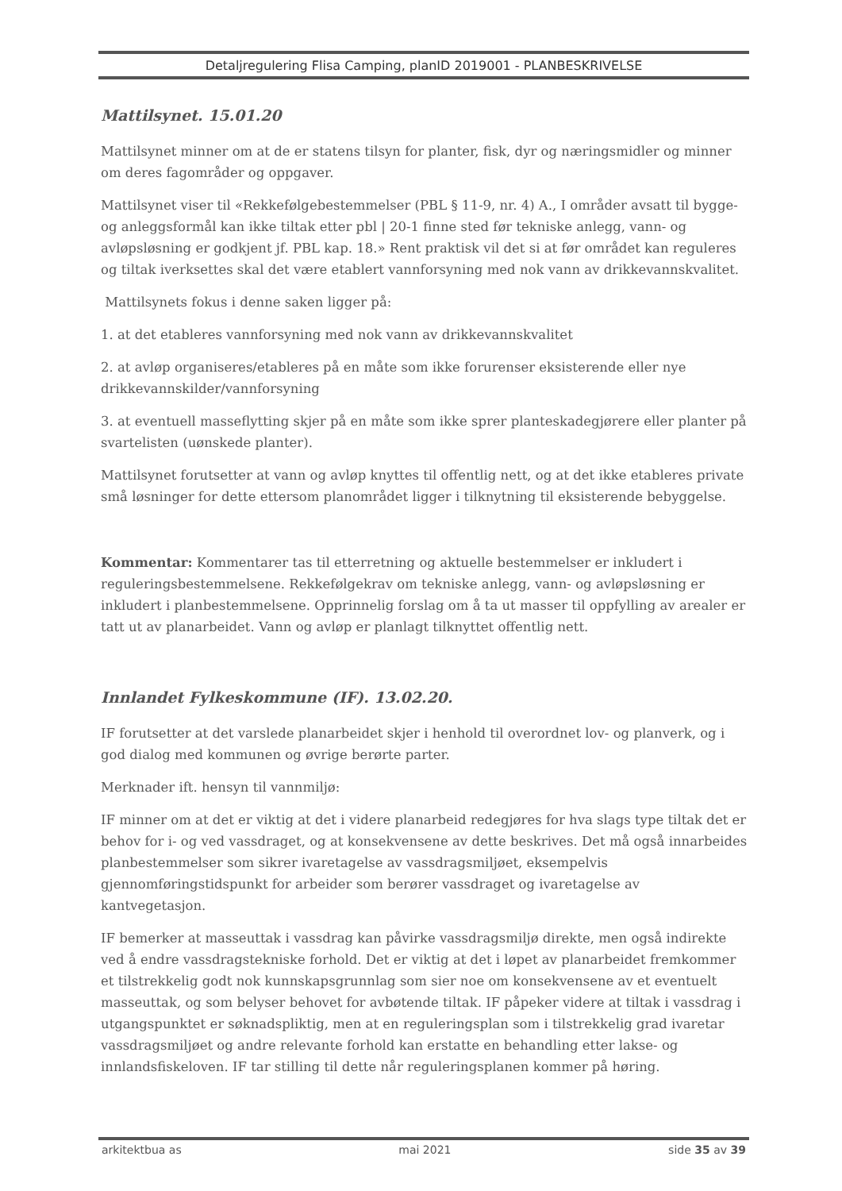Detaljregulering Flisa Camping, planID 2019001 - PLANBESKRIVELSE
Mattilsynet. 15.01.20
Mattilsynet minner om at de er statens tilsyn for planter, fisk, dyr og næringsmidler og minner om deres fagområder og oppgaver.
Mattilsynet viser til «Rekkefølgebestemmelser (PBL § 11-9, nr. 4) A., I områder avsatt til bygge- og anleggsformål kan ikke tiltak etter pbl | 20-1 finne sted før tekniske anlegg, vann- og avløpsløsning er godkjent jf. PBL kap. 18.» Rent praktisk vil det si at før området kan reguleres og tiltak iverksettes skal det være etablert vannforsyning med nok vann av drikkevannskvalitet.
Mattilsynets fokus i denne saken ligger på:
1. at det etableres vannforsyning med nok vann av drikkevannskvalitet
2. at avløp organiseres/etableres på en måte som ikke forurenser eksisterende eller nye drikkevannskilder/vannforsyning
3. at eventuell masseflytting skjer på en måte som ikke sprer planteskadegjørere eller planter på svartelisten (uønskede planter).
Mattilsynet forutsetter at vann og avløp knyttes til offentlig nett, og at det ikke etableres private små løsninger for dette ettersom planområdet ligger i tilknytning til eksisterende bebyggelse.
Kommentar: Kommentarer tas til etterretning og aktuelle bestemmelser er inkludert i reguleringsbestemmelsene. Rekkefølgekrav om tekniske anlegg, vann- og avløpsløsning er inkludert i planbestemmelsene. Opprinnelig forslag om å ta ut masser til oppfylling av arealer er tatt ut av planarbeidet. Vann og avløp er planlagt tilknyttet offentlig nett.
Innlandet Fylkeskommune (IF). 13.02.20.
IF forutsetter at det varslede planarbeidet skjer i henhold til overordnet lov- og planverk, og i god dialog med kommunen og øvrige berørte parter.
Merknader ift. hensyn til vannmiljø:
IF minner om at det er viktig at det i videre planarbeid redegjøres for hva slags type tiltak det er behov for i- og ved vassdraget, og at konsekvensene av dette beskrives. Det må også innarbeides planbestemmelser som sikrer ivaretagelse av vassdragsmiljøet, eksempelvis gjennomføringstidspunkt for arbeider som berører vassdraget og ivaretagelse av kantvegetasjon.
IF bemerker at masseuttak i vassdrag kan påvirke vassdragsmiljø direkte, men også indirekte ved å endre vassdragstekniske forhold. Det er viktig at det i løpet av planarbeidet fremkommer et tilstrekkelig godt nok kunnskapsgrunnlag som sier noe om konsekvensene av et eventuelt masseuttak, og som belyser behovet for avbøtende tiltak. IF påpeker videre at tiltak i vassdrag i utgangspunktet er søknadspliktig, men at en reguleringsplan som i tilstrekkelig grad ivaretar vassdragsmiljøet og andre relevante forhold kan erstatte en behandling etter lakse- og innlandsfiskeloven. IF tar stilling til dette når reguleringsplanen kommer på høring.
arkitektbua as mai 2021 side 35 av 39